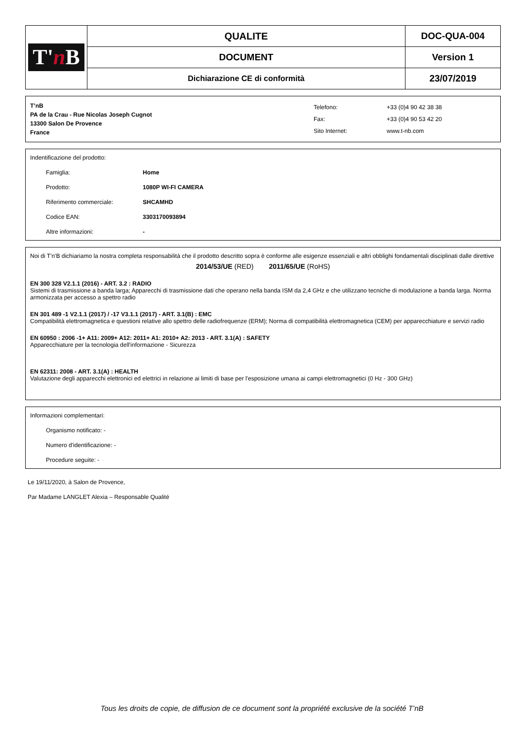| T' n B | QUALITE | DOC-QUA-004 |
| | DOCUMENT | Version 1 |
| | Dichiarazione CE di conformità | 23/07/2019 |
T’nB
PA de la Crau - Rue Nicolas Joseph Cugnot
13300 Salon De Provence
France
| Telefono: | +33 (0)4 90 42 38 38 |
| Fax: | +33 (0)4 90 53 42 20 |
| Sito Internet: | www.t-nb.com |
Indentificazione del prodotto:
Famiglia: Home
Prodotto: 1080P WI-FI CAMERA
Riferimento commerciale: SHCAMHD
Codice EAN: 3303170093894
Altre informazioni: -
Noi di T'n'B dichiariamo la nostra completa responsabilità che il prodotto descritto sopra è conforme alle esigenze essenziali e altri obblighi fondamentali disciplinati dalle direttive
2014/53/UE (RED) 2011/65/UE (RoHS)
EN 300 328 V2.1.1 (2016) - ART. 3.2 : RADIO
Sistemi di trasmissione a banda larga; Apparecchi di trasmissione dati che operano nella banda ISM da 2,4 GHz e che utilizzano tecniche di modulazione a banda larga. Norma armonizzata per accesso a spettro radio
EN 301 489 -1 V2.1.1 (2017) / -17 V3.1.1 (2017) - ART. 3.1(B) : EMC
Compatibilità elettromagnetica e questioni relative allo spettro delle radiofrequenze (ERM); Norma di compatibilità elettromagnetica (CEM) per apparecchiature e servizi radio
EN 60950 : 2006 -1+ A11: 2009+ A12: 2011+ A1: 2010+ A2: 2013 - ART. 3.1(A) : SAFETY
Apparecchiature per la tecnologia dell'informazione - Sicurezza
EN 62311: 2008 - ART. 3.1(A) : HEALTH
Valutazione degli apparecchi elettronici ed elettrici in relazione ai limiti di base per l'esposizione umana ai campi elettromagnetici (0 Hz - 300 GHz)
Informazioni complementari:
Organismo notificato: -
Numero d'identificazione: -
Procedure seguite: -
Le 19/11/2020, à Salon de Provence,
Par Madame LANGLET Alexia – Responsable Qualité
Tous les droits de copie, de diffusion de ce document sont la propriété exclusive de la société T’nB